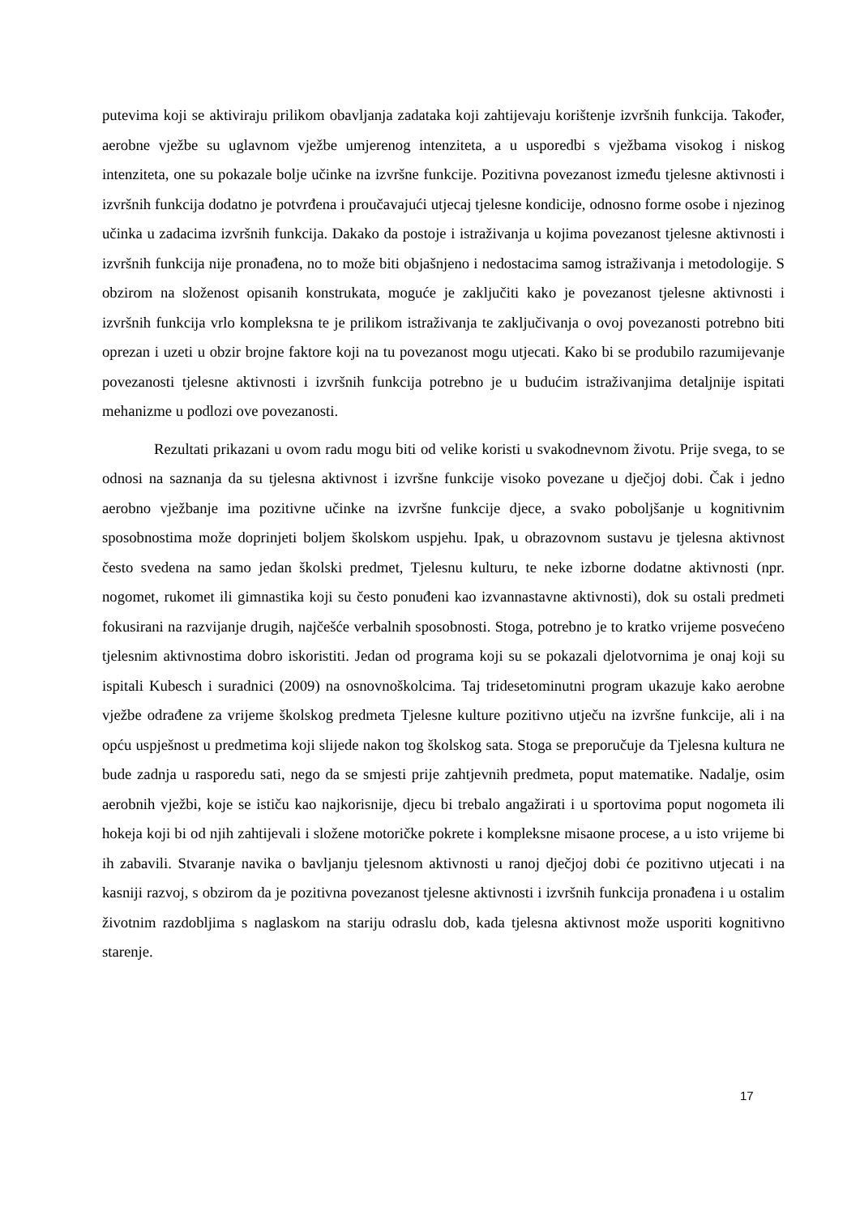putevima koji se aktiviraju prilikom obavljanja zadataka koji zahtijevaju korištenje izvršnih funkcija. Također, aerobne vježbe su uglavnom vježbe umjerenog intenziteta, a u usporedbi s vježbama visokog i niskog intenziteta, one su pokazale bolje učinke na izvršne funkcije. Pozitivna povezanost između tjelesne aktivnosti i izvršnih funkcija dodatno je potvrđena i proučavajući utjecaj tjelesne kondicije, odnosno forme osobe i njezinog učinka u zadacima izvršnih funkcija. Dakako da postoje i istraživanja u kojima povezanost tjelesne aktivnosti i izvršnih funkcija nije pronađena, no to može biti objašnjeno i nedostacima samog istraživanja i metodologije. S obzirom na složenost opisanih konstrukata, moguće je zaključiti kako je povezanost tjelesne aktivnosti i izvršnih funkcija vrlo kompleksna te je prilikom istraživanja te zaključivanja o ovoj povezanosti potrebno biti oprezan i uzeti u obzir brojne faktore koji na tu povezanost mogu utjecati. Kako bi se produbilo razumijevanje povezanosti tjelesne aktivnosti i izvršnih funkcija potrebno je u budućim istraživanjima detaljnije ispitati mehanizme u podlozi ove povezanosti.
Rezultati prikazani u ovom radu mogu biti od velike koristi u svakodnevnom životu. Prije svega, to se odnosi na saznanja da su tjelesna aktivnost i izvršne funkcije visoko povezane u dječjoj dobi. Čak i jedno aerobno vježbanje ima pozitivne učinke na izvršne funkcije djece, a svako poboljšanje u kognitivnim sposobnostima može doprinjeti boljem školskom uspjehu. Ipak, u obrazovnom sustavu je tjelesna aktivnost često svedena na samo jedan školski predmet, Tjelesnu kulturu, te neke izborne dodatne aktivnosti (npr. nogomet, rukomet ili gimnastika koji su često ponuđeni kao izvannastavne aktivnosti), dok su ostali predmeti fokusirani na razvijanje drugih, najčešće verbalnih sposobnosti. Stoga, potrebno je to kratko vrijeme posvećeno tjelesnim aktivnostima dobro iskoristiti. Jedan od programa koji su se pokazali djelotvornima je onaj koji su ispitali Kubesch i suradnici (2009) na osnovnoškolcima. Taj tridesetominutni program ukazuje kako aerobne vježbe odrađene za vrijeme školskog predmeta Tjelesne kulture pozitivno utječu na izvršne funkcije, ali i na opću uspješnost u predmetima koji slijede nakon tog školskog sata. Stoga se preporučuje da Tjelesna kultura ne bude zadnja u rasporedu sati, nego da se smjesti prije zahtjevnih predmeta, poput matematike. Nadalje, osim aerobnih vježbi, koje se ističu kao najkorisnije, djecu bi trebalo angažirati i u sportovima poput nogometa ili hokeja koji bi od njih zahtijevali i složene motoričke pokrete i kompleksne misaone procese, a u isto vrijeme bi ih zabavili. Stvaranje navika o bavljanju tjelesnom aktivnosti u ranoj dječjoj dobi će pozitivno utjecati i na kasniji razvoj, s obzirom da je pozitivna povezanost tjelesne aktivnosti i izvršnih funkcija pronađena i u ostalim životnim razdobljima s naglaskom na stariju odraslu dob, kada tjelesna aktivnost može usporiti kognitivno starenje.
17